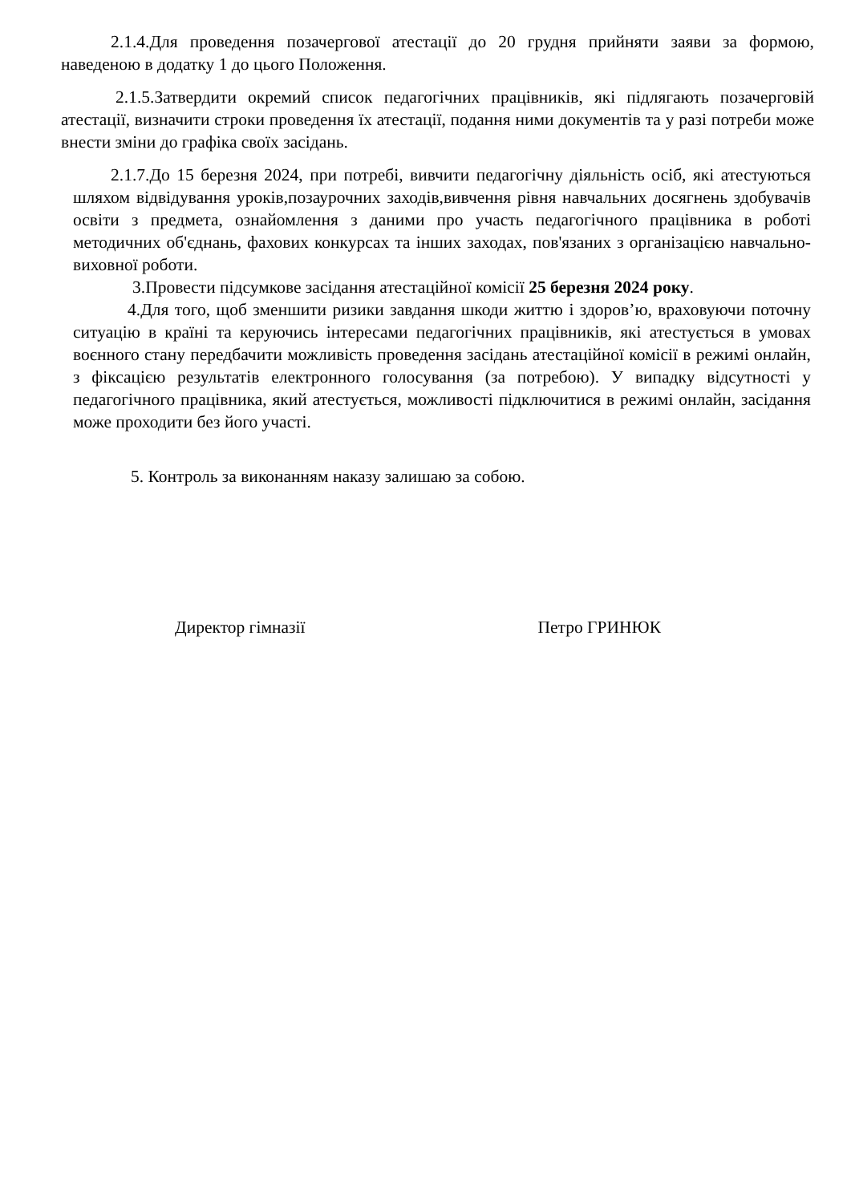2.1.4.Для проведення позачергової атестації до 20 грудня прийняти заяви за формою, наведеною в додатку 1 до цього Положення.
2.1.5.Затвердити окремий список педагогічних працівників, які підлягають позачерговій атестації, визначити строки проведення їх атестації, подання ними документів та у разі потреби може внести зміни до графіка своїх засідань.
2.1.7.До 15 березня 2024, при потребі, вивчити педагогічну діяльність осіб, які атестуються шляхом відвідування уроків,позаурочних заходів,вивчення рівня навчальних досягнень здобувачів освіти з предмета, ознайомлення з даними про участь педагогічного працівника в роботі методичних об'єднань, фахових конкурсах та інших заходах, пов'язаних з організацією навчально-виховної роботи.
3.Провести підсумкове засідання атестаційної комісії 25 березня 2024 року.
4.Для того, щоб зменшити ризики завдання шкоди життю і здоров’ю, враховуючи поточну ситуацію в країні та керуючись інтересами педагогічних працівників, які атестується в умовах воєнного стану передбачити можливість проведення засідань атестаційної комісії в режимі онлайн, з фіксацією результатів електронного голосування (за потребою). У випадку відсутності у педагогічного працівника, який атестується, можливості підключитися в режимі онлайн, засідання може проходити без його участі.
5. Контроль за виконанням наказу залишаю за собою.
Директор гімназії Петро ГРИНЮК